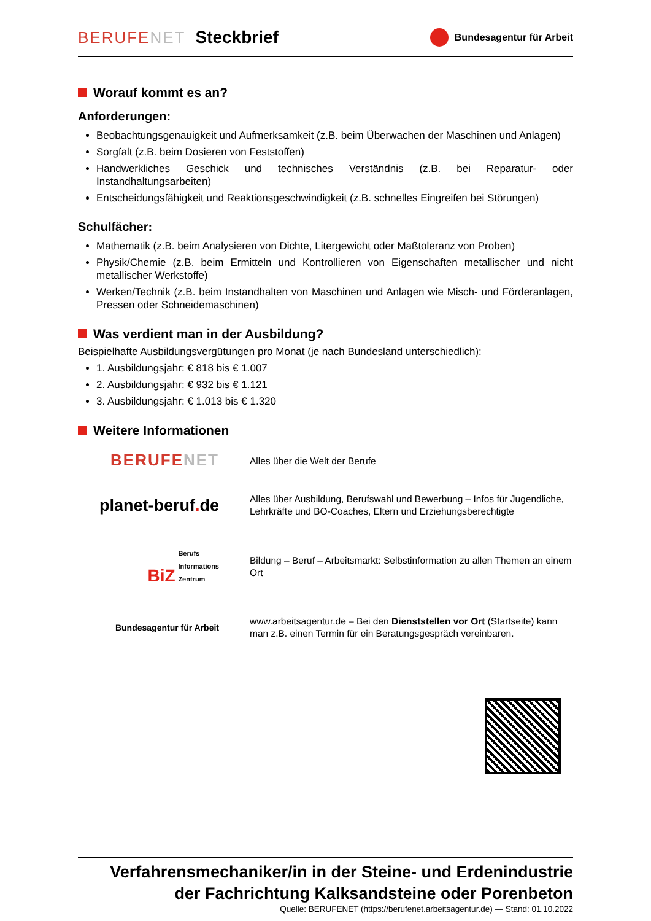BERUFENET Steckbrief
Bundesagentur für Arbeit
Worauf kommt es an?
Anforderungen:
Beobachtungsgenauigkeit und Aufmerksamkeit (z.B. beim Überwachen der Maschinen und Anlagen)
Sorgfalt (z.B. beim Dosieren von Feststoffen)
Handwerkliches Geschick und technisches Verständnis (z.B. bei Reparatur- oder Instandhaltungsarbeiten)
Entscheidungsfähigkeit und Reaktionsgeschwindigkeit (z.B. schnelles Eingreifen bei Störungen)
Schulfächer:
Mathematik (z.B. beim Analysieren von Dichte, Litergewicht oder Maßtoleranz von Proben)
Physik/Chemie (z.B. beim Ermitteln und Kontrollieren von Eigenschaften metallischer und nicht metallischer Werkstoffe)
Werken/Technik (z.B. beim Instandhalten von Maschinen und Anlagen wie Misch- und Förderanlagen, Pressen oder Schneidemaschinen)
Was verdient man in der Ausbildung?
Beispielhafte Ausbildungsvergütungen pro Monat (je nach Bundesland unterschiedlich):
1. Ausbildungsjahr: € 818 bis € 1.007
2. Ausbildungsjahr: € 932 bis € 1.121
3. Ausbildungsjahr: € 1.013 bis € 1.320
Weitere Informationen
BERUFENET
Alles über die Welt der Berufe
planet-beruf. de
Alles über Ausbildung, Berufswahl und Bewerbung – Infos für Jugendliche, Lehrkräfte und BO-Coaches, Eltern und Erziehungsberechtigte
BiZ Berufs
Informations
Zentrum
Bildung – Beruf – Arbeitsmarkt: Selbstinformation zu allen Themen an einem Ort
Bundesagentur für Arbeit
www.arbeitsagentur.de – Bei den Dienststellen vor Ort (Startseite) kann man z.B. einen Termin für ein Beratungsgespräch vereinbaren.
Verfahrensmechaniker/in in der Steine- und Erdenindustrie
der Fachrichtung Kalksandsteine oder Porenbeton
Quelle: BERUFENET (https://berufenet.arbeitsagentur.de) — Stand: 01.10.2022